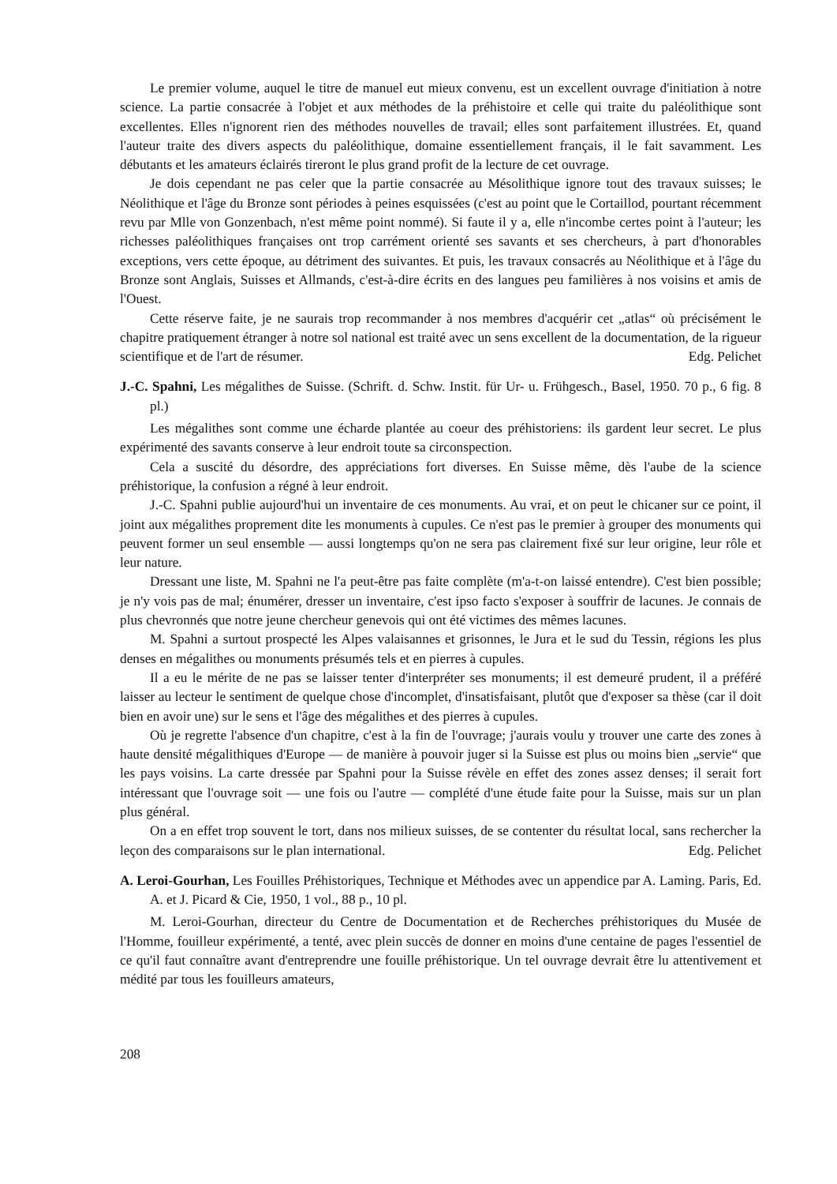Le premier volume, auquel le titre de manuel eut mieux convenu, est un excellent ouvrage d'initiation à notre science. La partie consacrée à l'objet et aux méthodes de la préhistoire et celle qui traite du paléolithique sont excellentes. Elles n'ignorent rien des méthodes nouvelles de travail; elles sont parfaitement illustrées. Et, quand l'auteur traite des divers aspects du paléolithique, domaine essentiellement français, il le fait savamment. Les débutants et les amateurs éclairés tireront le plus grand profit de la lecture de cet ouvrage.
Je dois cependant ne pas celer que la partie consacrée au Mésolithique ignore tout des travaux suisses; le Néolithique et l'âge du Bronze sont périodes à peines esquissées (c'est au point que le Cortaillod, pourtant récemment revu par Mlle von Gonzenbach, n'est même point nommé). Si faute il y a, elle n'incombe certes point à l'auteur; les richesses paléolithiques françaises ont trop carrément orienté ses savants et ses chercheurs, à part d'honorables exceptions, vers cette époque, au détriment des suivantes. Et puis, les travaux consacrés au Néolithique et à l'âge du Bronze sont Anglais, Suisses et Allmands, c'est-à-dire écrits en des langues peu familières à nos voisins et amis de l'Ouest.
Cette réserve faite, je ne saurais trop recommander à nos membres d'acquérir cet „atlas“ où précisément le chapitre pratiquement étranger à notre sol national est traité avec un sens excellent de la documentation, de la rigueur scientifique et de l'art de résumer. Edg. Pelichet
J.-C. Spahni, Les mégalithes de Suisse. (Schrift. d. Schw. Instit. für Ur- u. Frühgesch., Basel, 1950. 70 p., 6 fig. 8 pl.)
Les mégalithes sont comme une écharde plantée au coeur des préhistoriens: ils gardent leur secret. Le plus expérimenté des savants conserve à leur endroit toute sa circonspection.
Cela a suscité du désordre, des appréciations fort diverses. En Suisse même, dès l'aube de la science préhistorique, la confusion a régné à leur endroit.
J.-C. Spahni publie aujourd'hui un inventaire de ces monuments. Au vrai, et on peut le chicaner sur ce point, il joint aux mégalithes proprement dite les monuments à cupules. Ce n'est pas le premier à grouper des monuments qui peuvent former un seul ensemble — aussi longtemps qu'on ne sera pas clairement fixé sur leur origine, leur rôle et leur nature.
Dressant une liste, M. Spahni ne l'a peut-être pas faite complète (m'a-t-on laissé entendre). C'est bien possible; je n'y vois pas de mal; énumérer, dresser un inventaire, c'est ipso facto s'exposer à souffrir de lacunes. Je connais de plus chevronnés que notre jeune chercheur genevois qui ont été victimes des mêmes lacunes.
M. Spahni a surtout prospecté les Alpes valaisannes et grisonnes, le Jura et le sud du Tessin, régions les plus denses en mégalithes ou monuments présumés tels et en pierres à cupules.
Il a eu le mérite de ne pas se laisser tenter d'interpréter ses monuments; il est demeuré prudent, il a préféré laisser au lecteur le sentiment de quelque chose d'incomplet, d'insatisfaisant, plutôt que d'exposer sa thèse (car il doit bien en avoir une) sur le sens et l'âge des mégalithes et des pierres à cupules.
Où je regrette l'absence d'un chapitre, c'est à la fin de l'ouvrage; j'aurais voulu y trouver une carte des zones à haute densité mégalithiques d'Europe — de manière à pouvoir juger si la Suisse est plus ou moins bien „servie“ que les pays voisins. La carte dressée par Spahni pour la Suisse révèle en effet des zones assez denses; il serait fort intéressant que l'ouvrage soit — une fois ou l'autre — complété d'une étude faite pour la Suisse, mais sur un plan plus général.
On a en effet trop souvent le tort, dans nos milieux suisses, de se contenter du résultat local, sans rechercher la leçon des comparaisons sur le plan international. Edg. Pelichet
A. Leroi-Gourhan, Les Fouilles Préhistoriques, Technique et Méthodes avec un appendice par A. Laming. Paris, Ed. A. et J. Picard & Cie, 1950, 1 vol., 88 p., 10 pl.
M. Leroi-Gourhan, directeur du Centre de Documentation et de Recherches préhistoriques du Musée de l'Homme, fouilleur expérimenté, a tenté, avec plein succès de donner en moins d'une centaine de pages l'essentiel de ce qu'il faut connaître avant d'entreprendre une fouille préhistorique. Un tel ouvrage devrait être lu attentivement et médité par tous les fouilleurs amateurs,
208